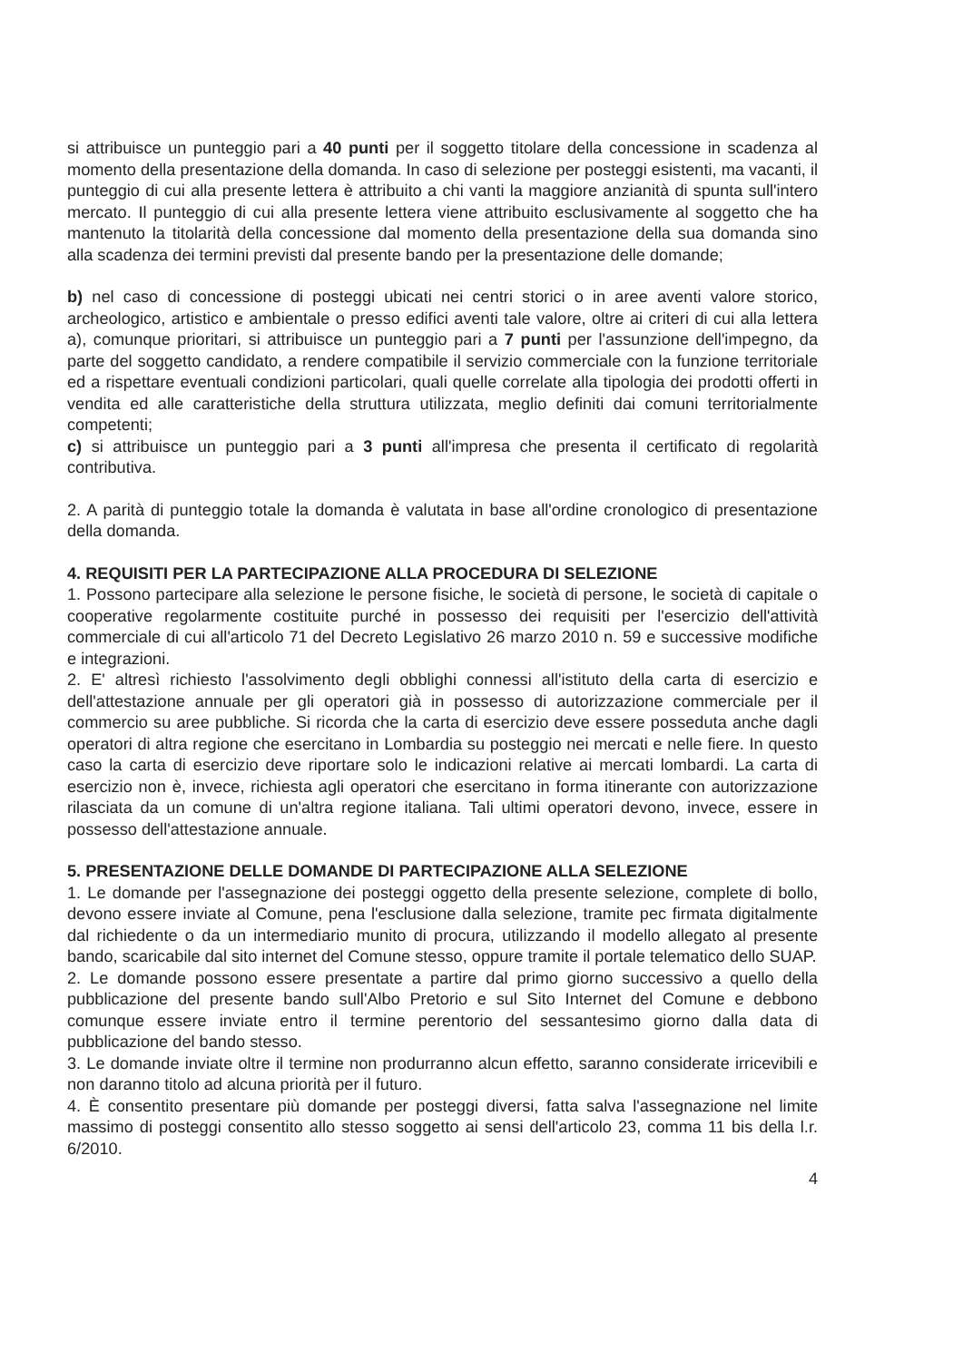si attribuisce un punteggio pari a 40 punti per il soggetto titolare della concessione in scadenza al momento della presentazione della domanda. In caso di selezione per posteggi esistenti, ma vacanti, il punteggio di cui alla presente lettera è attribuito a chi vanti la maggiore anzianità di spunta sull'intero mercato. Il punteggio di cui alla presente lettera viene attribuito esclusivamente al soggetto che ha mantenuto la titolarità della concessione dal momento della presentazione della sua domanda sino alla scadenza dei termini previsti dal presente bando per la presentazione delle domande;
b) nel caso di concessione di posteggi ubicati nei centri storici o in aree aventi valore storico, archeologico, artistico e ambientale o presso edifici aventi tale valore, oltre ai criteri di cui alla lettera a), comunque prioritari, si attribuisce un punteggio pari a 7 punti per l'assunzione dell'impegno, da parte del soggetto candidato, a rendere compatibile il servizio commerciale con la funzione territoriale ed a rispettare eventuali condizioni particolari, quali quelle correlate alla tipologia dei prodotti offerti in vendita ed alle caratteristiche della struttura utilizzata, meglio definiti dai comuni territorialmente competenti;
c) si attribuisce un punteggio pari a 3 punti all'impresa che presenta il certificato di regolarità contributiva.
2. A parità di punteggio totale la domanda è valutata in base all'ordine cronologico di presentazione della domanda.
4. REQUISITI PER LA PARTECIPAZIONE ALLA PROCEDURA DI SELEZIONE
1. Possono partecipare alla selezione le persone fisiche, le società di persone, le società di capitale o cooperative regolarmente costituite purché in possesso dei requisiti per l'esercizio dell'attività commerciale di cui all'articolo 71 del Decreto Legislativo 26 marzo 2010 n. 59 e successive modifiche e integrazioni.
2. E' altresì richiesto l'assolvimento degli obblighi connessi all'istituto della carta di esercizio e dell'attestazione annuale per gli operatori già in possesso di autorizzazione commerciale per il commercio su aree pubbliche. Si ricorda che la carta di esercizio deve essere posseduta anche dagli operatori di altra regione che esercitano in Lombardia su posteggio nei mercati e nelle fiere. In questo caso la carta di esercizio deve riportare solo le indicazioni relative ai mercati lombardi. La carta di esercizio non è, invece, richiesta agli operatori che esercitano in forma itinerante con autorizzazione rilasciata da un comune di un'altra regione italiana. Tali ultimi operatori devono, invece, essere in possesso dell'attestazione annuale.
5. PRESENTAZIONE DELLE DOMANDE DI PARTECIPAZIONE ALLA SELEZIONE
1. Le domande per l'assegnazione dei posteggi oggetto della presente selezione, complete di bollo, devono essere inviate al Comune, pena l'esclusione dalla selezione, tramite pec firmata digitalmente dal richiedente o da un intermediario munito di procura, utilizzando il modello allegato al presente bando, scaricabile dal sito internet del Comune stesso, oppure tramite il portale telematico dello SUAP.
2. Le domande possono essere presentate a partire dal primo giorno successivo a quello della pubblicazione del presente bando sull'Albo Pretorio e sul Sito Internet del Comune e debbono comunque essere inviate entro il termine perentorio del sessantesimo giorno dalla data di pubblicazione del bando stesso.
3. Le domande inviate oltre il termine non produrranno alcun effetto, saranno considerate irricevibili e non daranno titolo ad alcuna priorità per il futuro.
4. È consentito presentare più domande per posteggi diversi, fatta salva l'assegnazione nel limite massimo di posteggi consentito allo stesso soggetto ai sensi dell'articolo 23, comma 11 bis della l.r. 6/2010.
4